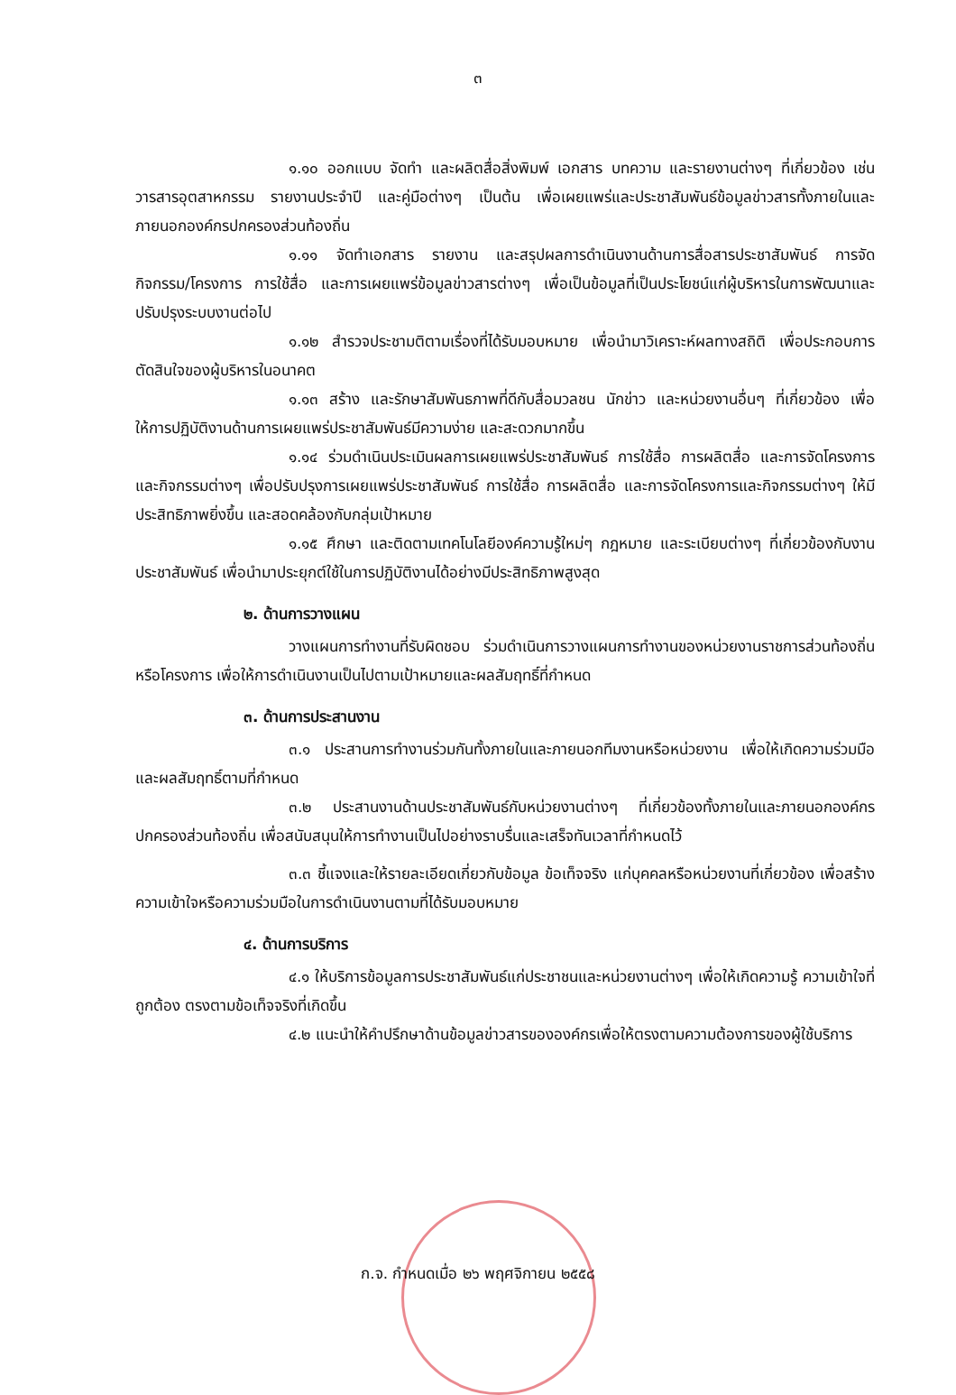๓
๑.๑๐ ออกแบบ จัดทำ และผลิตสื่อสิ่งพิมพ์ เอกสาร บทความ และรายงานต่างๆ ที่เกี่ยวข้อง เช่น วารสารอุตสาหกรรม รายงานประจำปี และคู่มือต่างๆ เป็นต้น เพื่อเผยแพร่และประชาสัมพันธ์ข้อมูลข่าวสารทั้งภายในและภายนอกองค์กรปกครองส่วนท้องถิ่น
๑.๑๑ จัดทำเอกสาร รายงาน และสรุปผลการดำเนินงานด้านการสื่อสารประชาสัมพันธ์ การจัดกิจกรรม/โครงการ การใช้สื่อ และการเผยแพร่ข้อมูลข่าวสารต่างๆ เพื่อเป็นข้อมูลที่เป็นประโยชน์แก่ผู้บริหารในการพัฒนาและปรับปรุงระบบงานต่อไป
๑.๑๒ สำรวจประชามติตามเรื่องที่ได้รับมอบหมาย เพื่อนำมาวิเคราะห์ผลทางสถิติ เพื่อประกอบการตัดสินใจของผู้บริหารในอนาคต
๑.๑๓ สร้าง และรักษาสัมพันธภาพที่ดีกับสื่อมวลชน นักข่าว และหน่วยงานอื่นๆ ที่เกี่ยวข้อง เพื่อให้การปฏิบัติงานด้านการเผยแพร่ประชาสัมพันธ์มีความง่าย และสะดวกมากขึ้น
๑.๑๔ ร่วมดำเนินประเมินผลการเผยแพร่ประชาสัมพันธ์ การใช้สื่อ การผลิตสื่อ และการจัดโครงการและกิจกรรมต่างๆ เพื่อปรับปรุงการเผยแพร่ประชาสัมพันธ์ การใช้สื่อ การผลิตสื่อ และการจัดโครงการและกิจกรรมต่างๆ ให้มีประสิทธิภาพยิ่งขึ้น และสอดคล้องกับกลุ่มเป้าหมาย
๑.๑๕ ศึกษา และติดตามเทคโนโลยีองค์ความรู้ใหม่ๆ กฎหมาย และระเบียบต่างๆ ที่เกี่ยวข้องกับงานประชาสัมพันธ์ เพื่อนำมาประยุกต์ใช้ในการปฏิบัติงานได้อย่างมีประสิทธิภาพสูงสุด
๒. ด้านการวางแผน
วางแผนการทำงานที่รับผิดชอบ ร่วมดำเนินการวางแผนการทำงานของหน่วยงานราชการส่วนท้องถิ่นหรือโครงการ เพื่อให้การดำเนินงานเป็นไปตามเป้าหมายและผลสัมฤทธิ์ที่กำหนด
๓. ด้านการประสานงาน
๓.๑ ประสานการทำงานร่วมกันทั้งภายในและภายนอกทีมงานหรือหน่วยงาน เพื่อให้เกิดความร่วมมือและผลสัมฤทธิ์ตามที่กำหนด
๓.๒ ประสานงานด้านประชาสัมพันธ์กับหน่วยงานต่างๆ ที่เกี่ยวข้องทั้งภายในและภายนอกองค์กรปกครองส่วนท้องถิ่น เพื่อสนับสนุนให้การทำงานเป็นไปอย่างราบรื่นและเสร็จทันเวลาที่กำหนดไว้
๓.๓ ชี้แจงและให้รายละเอียดเกี่ยวกับข้อมูล ข้อเท็จจริง แก่บุคคลหรือหน่วยงานที่เกี่ยวข้อง เพื่อสร้างความเข้าใจหรือความร่วมมือในการดำเนินงานตามที่ได้รับมอบหมาย
๔. ด้านการบริการ
๔.๑ ให้บริการข้อมูลการประชาสัมพันธ์แก่ประชาชนและหน่วยงานต่างๆ เพื่อให้เกิดความรู้ ความเข้าใจที่ถูกต้อง ตรงตามข้อเท็จจริงที่เกิดขึ้น
๔.๒ แนะนำให้คำปรึกษาด้านข้อมูลข่าวสารขององค์กรเพื่อให้ตรงตามความต้องการของผู้ใช้บริการ
ก.จ. กำหนดเมื่อ ๒๖ พฤศจิกายน ๒๕๕๘